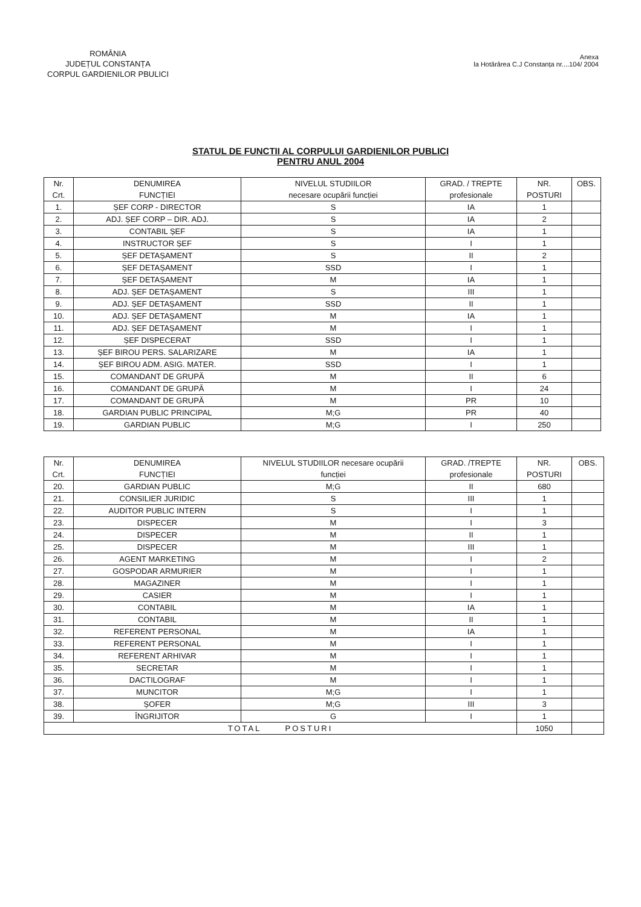ROMÂNIA
JUDEȚUL CONSTANȚA
CORPUL GARDIENILOR PBULICI
Anexa
la Hotărârea C.J Constanța nr....104/ 2004
STATUL DE FUNCTII AL CORPULUI GARDIENILOR PUBLICI
PENTRU ANUL 2004
| Nr. Crt. | DENUMIREA FUNCȚIEI | NIVELUL STUDIILOR necesare ocupării funcției | GRAD. / TREPTE profesionale | NR. POSTURI | OBS. |
| --- | --- | --- | --- | --- | --- |
| 1. | ȘEF CORP - DIRECTOR | S | IA | 1 | |
| 2. | ADJ. ȘEF CORP – DIR. ADJ. | S | IA | 2 | |
| 3. | CONTABIL ȘEF | S | IA | 1 | |
| 4. | INSTRUCTOR ȘEF | S | I | 1 | |
| 5. | ȘEF DETAȘAMENT | S | II | 2 | |
| 6. | ȘEF DETAȘAMENT | SSD | I | 1 | |
| 7. | ȘEF DETAȘAMENT | M | IA | 1 | |
| 8. | ADJ. ȘEF DETAȘAMENT | S | III | 1 | |
| 9. | ADJ. ȘEF DETAȘAMENT | SSD | II | 1 | |
| 10. | ADJ. ȘEF DETAȘAMENT | M | IA | 1 | |
| 11. | ADJ. ȘEF DETAȘAMENT | M | I | 1 | |
| 12. | ȘEF DISPECERAT | SSD | I | 1 | |
| 13. | ȘEF BIROU PERS. SALARIZARE | M | IA | 1 | |
| 14. | ȘEF BIROU ADM. ASIG. MATER. | SSD | I | 1 | |
| 15. | COMANDANT DE GRUPĂ | M | II | 6 | |
| 16. | COMANDANT DE GRUPĂ | M | I | 24 | |
| 17. | COMANDANT DE GRUPĂ | M | PR | 10 | |
| 18. | GARDIAN PUBLIC PRINCIPAL | M;G | PR | 40 | |
| 19. | GARDIAN PUBLIC | M;G | I | 250 | |
| Nr. Crt. | DENUMIREA FUNCȚIEI | NIVELUL STUDIILOR necesare ocupării funcției | GRAD. /TREPTE profesionale | NR. POSTURI | OBS. |
| --- | --- | --- | --- | --- | --- |
| 20. | GARDIAN PUBLIC | M;G | II | 680 | |
| 21. | CONSILIER JURIDIC | S | III | 1 | |
| 22. | AUDITOR PUBLIC INTERN | S | I | 1 | |
| 23. | DISPECER | M | I | 3 | |
| 24. | DISPECER | M | II | 1 | |
| 25. | DISPECER | M | III | 1 | |
| 26. | AGENT MARKETING | M | I | 2 | |
| 27. | GOSPODAR ARMURIER | M | I | 1 | |
| 28. | MAGAZINER | M | I | 1 | |
| 29. | CASIER | M | I | 1 | |
| 30. | CONTABIL | M | IA | 1 | |
| 31. | CONTABIL | M | II | 1 | |
| 32. | REFERENT PERSONAL | M | IA | 1 | |
| 33. | REFERENT PERSONAL | M | I | 1 | |
| 34. | REFERENT ARHIVAR | M | I | 1 | |
| 35. | SECRETAR | M | I | 1 | |
| 36. | DACTILOGRAF | M | I | 1 | |
| 37. | MUNCITOR | M;G | I | 1 | |
| 38. | ȘOFER | M;G | III | 3 | |
| 39. | ÎNGRIJITOR | G | I | 1 | |
| TOTAL POSTURI | | | | 1050 | |